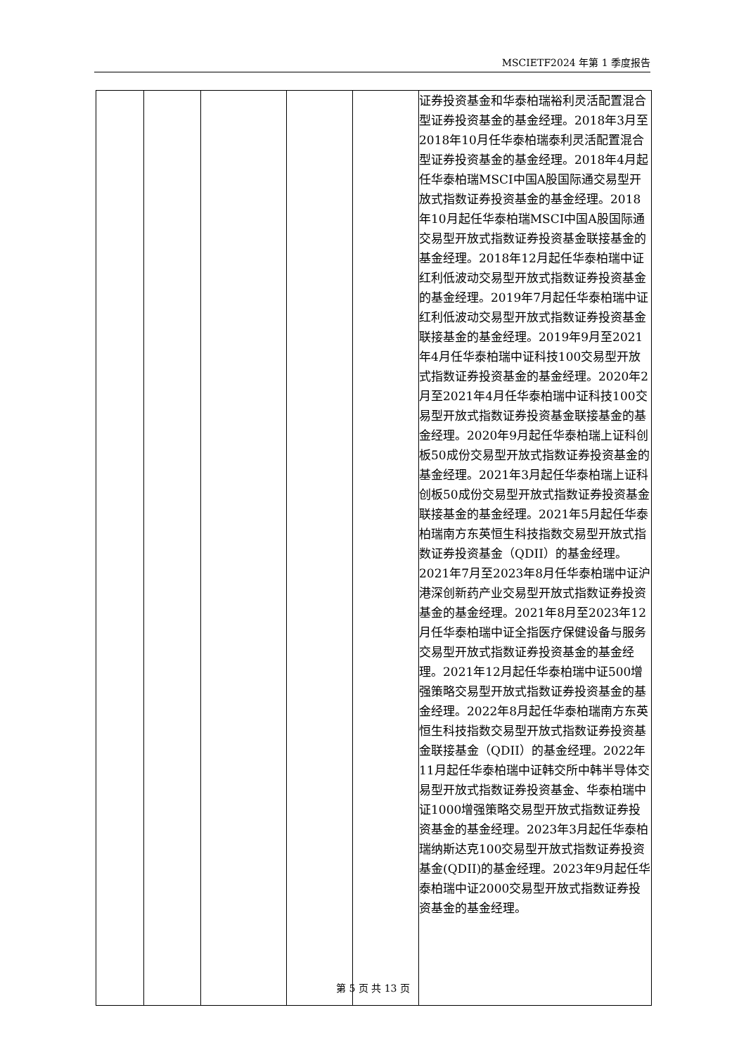MSCIETF2024 年第 1 季度报告
| | | | | | 证券投资基金和华泰柏瑞裕利灵活配置混合型证券投资基金的基金经理。2018年3月至2018年10月任华泰柏瑞泰利灵活配置混合型证券投资基金的基金经理。2018年4月起任华泰柏瑞MSCI中国A股国际通交易型开放式指数证券投资基金的基金经理。2018年10月起任华泰柏瑞MSCI中国A股国际通交易型开放式指数证券投资基金联接基金的基金经理。2018年12月起任华泰柏瑞中证红利低波动交易型开放式指数证券投资基金的基金经理。2019年7月起任华泰柏瑞中证红利低波动交易型开放式指数证券投资基金联接基金的基金经理。2019年9月至2021年4月任华泰柏瑞中证科技100交易型开放式指数证券投资基金的基金经理。2020年2月至2021年4月任华泰柏瑞中证科技100交易型开放式指数证券投资基金联接基金的基金经理。2020年9月起任华泰柏瑞上证科创板50成份交易型开放式指数证券投资基金的基金经理。2021年3月起任华泰柏瑞上证科创板50成份交易型开放式指数证券投资基金联接基金的基金经理。2021年5月起任华泰柏瑞南方东英恒生科技指数交易型开放式指数证券投资基金（QDII）的基金经理。2021年7月至2023年8月任华泰柏瑞中证沪港深创新药产业交易型开放式指数证券投资基金的基金经理。2021年8月至2023年12月任华泰柏瑞中证全指医疗保健设备与服务交易型开放式指数证券投资基金的基金经理。2021年12月起任华泰柏瑞中证500增强策略交易型开放式指数证券投资基金的基金经理。2022年8月起任华泰柏瑞南方东英恒生科技指数交易型开放式指数证券投资基金联接基金（QDII）的基金经理。2022年11月起任华泰柏瑞中证韩交所中韩半导体交易型开放式指数证券投资基金、华泰柏瑞中证1000增强策略交易型开放式指数证券投资基金的基金经理。2023年3月起任华泰柏瑞纳斯达克100交易型开放式指数证券投资基金(QDII)的基金经理。2023年9月起任华泰柏瑞中证2000交易型开放式指数证券投资基金的基金经理。 |
第 5 页 共 13 页